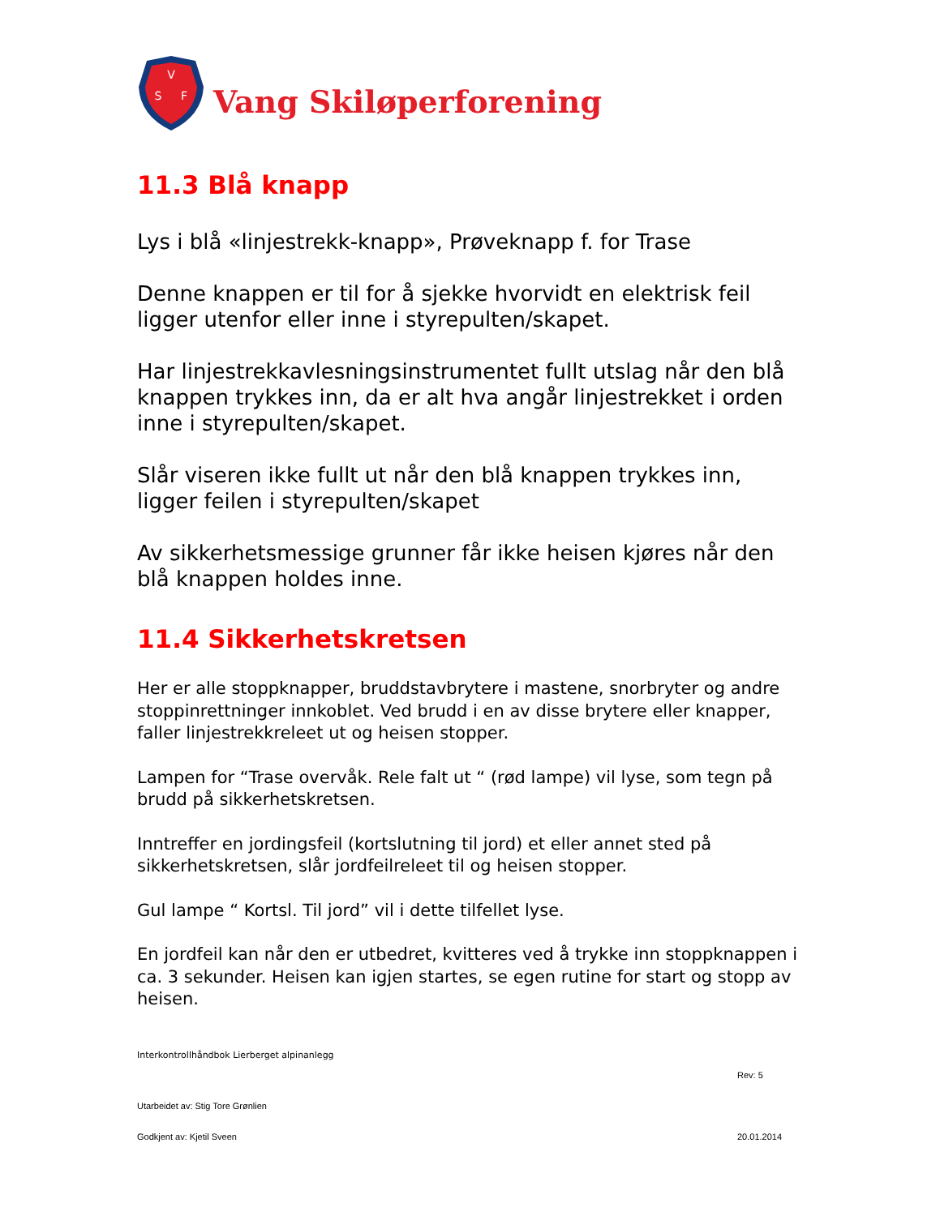V
S
F
Vang Skiløperforening
11.3 Blå knapp
Lys i blå «linjestrekk-knapp», Prøveknapp f. for Trase
Denne knappen er til for å sjekke hvorvidt en elektrisk feil ligger utenfor eller inne i styrepulten/skapet.
Har linjestrekkavlesningsinstrumentet fullt utslag når den blå knappen trykkes inn, da er alt hva angår linjestrekket i orden inne i styrepulten/skapet.
Slår viseren ikke fullt ut når den blå knappen trykkes inn, ligger feilen i styrepulten/skapet
Av sikkerhetsmessige grunner får ikke heisen kjøres når den blå knappen holdes inne.
11.4 Sikkerhetskretsen
Her er alle stoppknapper, bruddstavbrytere i mastene, snorbryter og andre stoppinrettninger innkoblet. Ved brudd i en av disse brytere eller knapper, faller linjestrekkreleet ut og heisen stopper.
Lampen for “Trase overvåk. Rele falt ut “ (rød lampe) vil lyse, som tegn på brudd på sikkerhetskretsen.
Inntreffer en jordingsfeil (kortslutning til jord) et eller annet sted på sikkerhetskretsen, slår jordfeilreleet til og heisen stopper.
Gul lampe “ Kortsl. Til jord” vil i dette tilfellet lyse.
En jordfeil kan når den er utbedret, kvitteres ved å trykke inn stoppknappen i ca. 3 sekunder. Heisen kan igjen startes, se egen rutine for start og stopp av heisen.
Interkontrollhåndbok Lierberget alpinanlegg
Rev: 5
Utarbeidet av: Stig Tore Grønlien
Godkjent av: Kjetil Sveen 20.01.2014